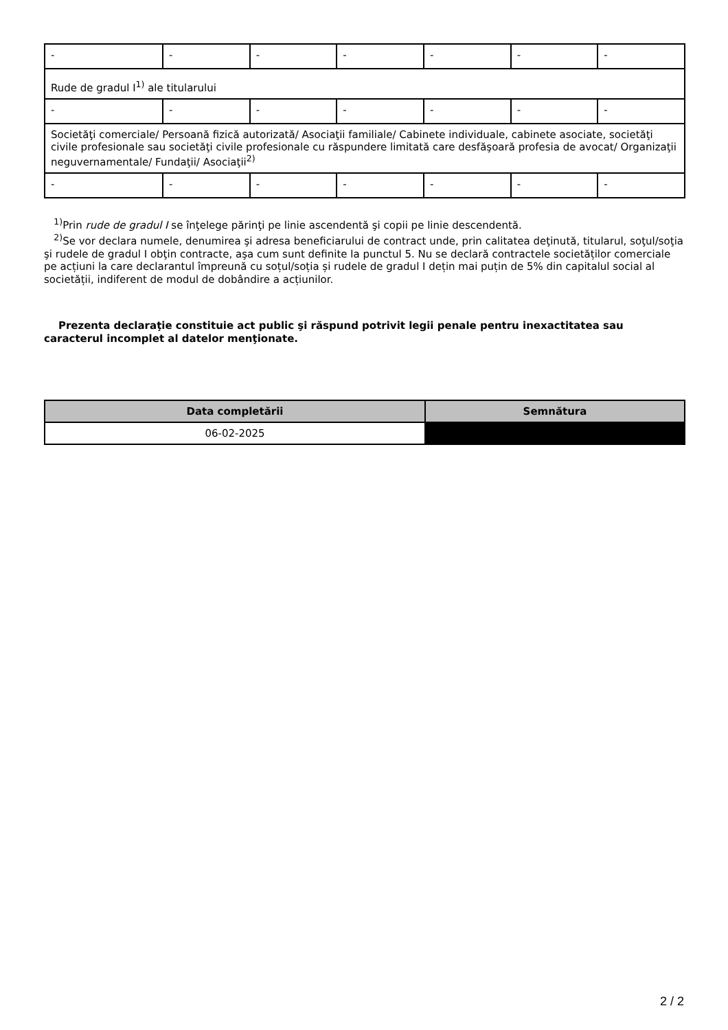| - | - | - | - | - | - | - |
| Rude de gradul I<sup>1)</sup> ale titularului | | | | | | |
| - | - | - | - | - | - | - |
| Societăţi comerciale/ Persoană fizică autorizată/ Asociaţii familiale/ Cabinete individuale, cabinete asociate, societăţi civile profesionale sau societăţi civile profesionale cu răspundere limitată care desfăşoară profesia de avocat/ Organizaţii neguvernamentale/ Fundaţii/ Asociaţii<sup>2)</sup> | | | | | | |
| - | - | - | - | - | - | - |
<sup>1)</sup> Prin rude de gradul I se înţelege părinţi pe linie ascendentă şi copii pe linie descendentă.
<sup>2)</sup> Se vor declara numele, denumirea şi adresa beneficiarului de contract unde, prin calitatea deţinută, titularul, soţul/soţia şi rudele de gradul I obţin contracte, aşa cum sunt definite la punctul 5. Nu se declară contractele societăților comerciale pe acțiuni la care declarantul împreună cu soțul/soția și rudele de gradul I dețin mai puțin de 5% din capitalul social al societății, indiferent de modul de dobândire a acțiunilor.
Prezenta declaraţie constituie act public şi răspund potrivit legii penale pentru inexactitatea sau caracterul incomplet al datelor menţionate.
| Data completării | Semnătura |
| --- | --- |
| 06-02-2025 | |
2 / 2